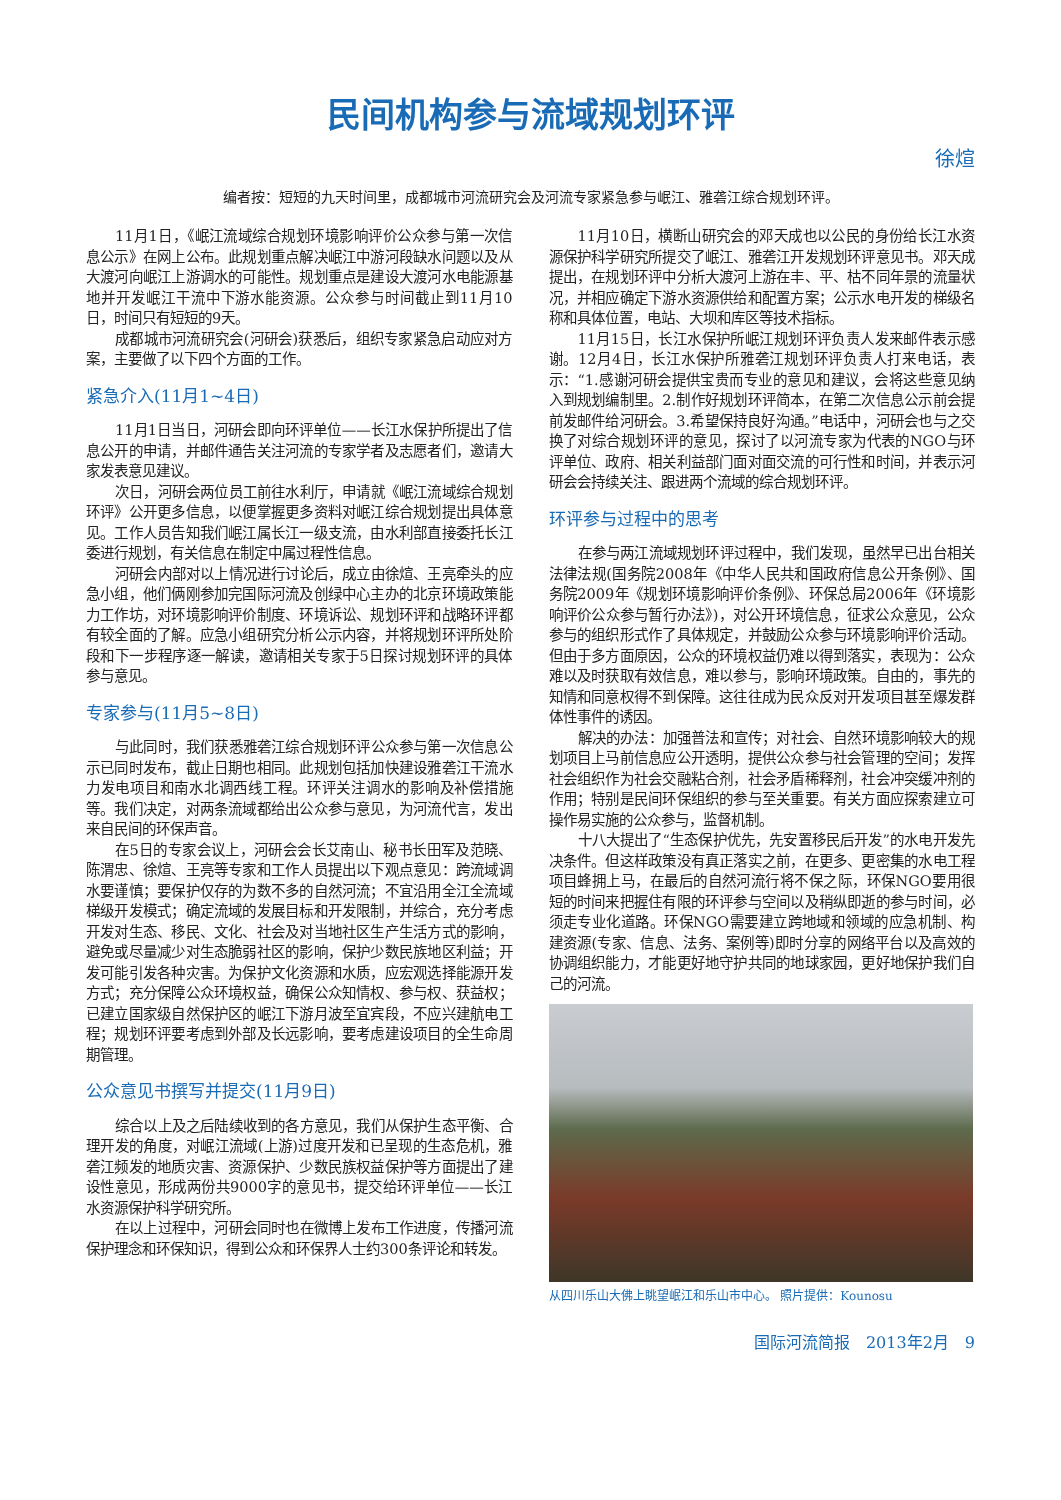民间机构参与流域规划环评
徐煊
编者按：短短的九天时间里，成都城市河流研究会及河流专家紧急参与岷江、雅砻江综合规划环评。
11月1日，《岷江流域综合规划环境影响评价公众参与第一次信息公示》在网上公布。此规划重点解决岷江中游河段缺水问题以及从大渡河向岷江上游调水的可能性。规划重点是建设大渡河水电能源基地并开发岷江干流中下游水能资源。公众参与时间截止到11月10日，时间只有短短的9天。
成都城市河流研究会(河研会)获悉后，组织专家紧急启动应对方案，主要做了以下四个方面的工作。
紧急介入(11月1~4日)
11月1日当日，河研会即向环评单位——长江水保护所提出了信息公开的申请，并邮件通告关注河流的专家学者及志愿者们，邀请大家发表意见建议。
次日，河研会两位员工前往水利厅，申请就《岷江流域综合规划环评》公开更多信息，以便掌握更多资料对岷江综合规划提出具体意见。工作人员告知我们岷江属长江一级支流，由水利部直接委托长江委进行规划，有关信息在制定中属过程性信息。
河研会内部对以上情况进行讨论后，成立由徐煊、王亮牵头的应急小组，他们俩刚参加完国际河流及创绿中心主办的北京环境政策能力工作坊，对环境影响评价制度、环境诉讼、规划环评和战略环评都有较全面的了解。应急小组研究分析公示内容，并将规划环评所处阶段和下一步程序逐一解读，邀请相关专家于5日探讨规划环评的具体参与意见。
专家参与(11月5~8日)
与此同时，我们获悉雅砻江综合规划环评公众参与第一次信息公示已同时发布，截止日期也相同。此规划包括加快建设雅砻江干流水力发电项目和南水北调西线工程。环评关注调水的影响及补偿措施等。我们决定，对两条流域都给出公众参与意见，为河流代言，发出来自民间的环保声音。
在5日的专家会议上，河研会会长艾南山、秘书长田军及范晓、陈渭忠、徐煊、王亮等专家和工作人员提出以下观点意见：跨流域调水要谨慎；要保护仅存的为数不多的自然河流；不宜沿用全江全流域梯级开发模式；确定流域的发展目标和开发限制，并综合，充分考虑开发对生态、移民、文化、社会及对当地社区生产生活方式的影响，避免或尽量减少对生态脆弱社区的影响，保护少数民族地区利益；开发可能引发各种灾害。为保护文化资源和水质，应宏观选择能源开发方式；充分保障公众环境权益，确保公众知情权、参与权、获益权；已建立国家级自然保护区的岷江下游月波至宜宾段，不应兴建航电工程；规划环评要考虑到外部及长远影响，要考虑建设项目的全生命周期管理。
公众意见书撰写并提交(11月9日)
综合以上及之后陆续收到的各方意见，我们从保护生态平衡、合理开发的角度，对岷江流域(上游)过度开发和已呈现的生态危机，雅砻江频发的地质灾害、资源保护、少数民族权益保护等方面提出了建设性意见，形成两份共9000字的意见书，提交给环评单位——长江水资源保护科学研究所。
在以上过程中，河研会同时也在微博上发布工作进度，传播河流保护理念和环保知识，得到公众和环保界人士约300条评论和转发。
11月10日，横断山研究会的邓天成也以公民的身份给长江水资源保护科学研究所提交了岷江、雅砻江开发规划环评意见书。邓天成提出，在规划环评中分析大渡河上游在丰、平、枯不同年景的流量状况，并相应确定下游水资源供给和配置方案；公示水电开发的梯级名称和具体位置，电站、大坝和库区等技术指标。
11月15日，长江水保护所岷江规划环评负责人发来邮件表示感谢。12月4日，长江水保护所雅砻江规划环评负责人打来电话，表示：“1.感谢河研会提供宝贵而专业的意见和建议，会将这些意见纳入到规划编制里。2.制作好规划环评简本，在第二次信息公示前会提前发邮件给河研会。3.希望保持良好沟通。”电话中，河研会也与之交换了对综合规划环评的意见，探讨了以河流专家为代表的NGO与环评单位、政府、相关利益部门面对面交流的可行性和时间，并表示河研会会持续关注、跟进两个流域的综合规划环评。
环评参与过程中的思考
在参与两江流域规划环评过程中，我们发现，虽然早已出台相关法律法规(国务院2008年《中华人民共和国政府信息公开条例》、国务院2009年《规划环境影响评价条例》、环保总局2006年《环境影响评价公众参与暂行办法》)，对公开环境信息，征求公众意见，公众参与的组织形式作了具体规定，并鼓励公众参与环境影响评价活动。但由于多方面原因，公众的环境权益仍难以得到落实，表现为：公众难以及时获取有效信息，难以参与，影响环境政策。自由的，事先的知情和同意权得不到保障。这往往成为民众反对开发项目甚至爆发群体性事件的诱因。
解决的办法：加强普法和宣传；对社会、自然环境影响较大的规划项目上马前信息应公开透明，提供公众参与社会管理的空间；发挥社会组织作为社会交融粘合剂，社会矛盾稀释剂，社会冲突缓冲剂的作用；特别是民间环保组织的参与至关重要。有关方面应探索建立可操作易实施的公众参与，监督机制。
十八大提出了“生态保护优先，先安置移民后开发”的水电开发先决条件。但这样政策没有真正落实之前，在更多、更密集的水电工程项目蜂拥上马，在最后的自然河流行将不保之际，环保NGO要用很短的时间来把握住有限的环评参与空间以及稍纵即逝的参与时间，必须走专业化道路。环保NGO需要建立跨地域和领域的应急机制、构建资源(专家、信息、法务、案例等)即时分享的网络平台以及高效的协调组织能力，才能更好地守护共同的地球家园，更好地保护我们自己的河流。
从四川乐山大佛上眺望岷江和乐山市中心。 照片提供：Kounosu
国际河流简报　2013年2月　9